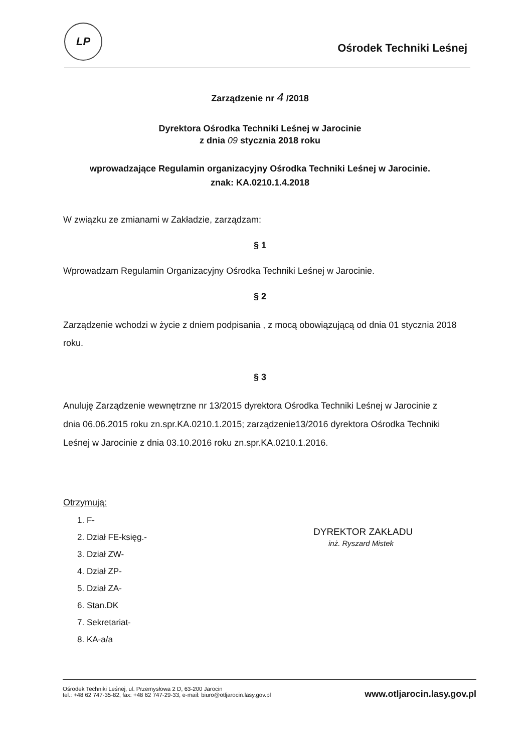LP
Ośrodek Techniki Leśnej
Zarządzenie nr 4 /2018
Dyrektora Ośrodka Techniki Leśnej w Jarocinie
z dnia 09 stycznia 2018 roku
wprowadzające Regulamin organizacyjny Ośrodka Techniki Leśnej w Jarocinie.
znak: KA.0210.1.4.2018
W związku ze zmianami w Zakładzie, zarządzam:
§ 1
Wprowadzam Regulamin Organizacyjny Ośrodka Techniki Leśnej w Jarocinie.
§ 2
Zarządzenie wchodzi w życie z dniem podpisania , z mocą obowiązującą od dnia 01 stycznia 2018 roku.
§ 3
Anuluję Zarządzenie wewnętrzne nr 13/2015 dyrektora Ośrodka Techniki Leśnej w Jarocinie z dnia 06.06.2015 roku zn.spr.KA.0210.1.2015; zarządzenie13/2016 dyrektora Ośrodka Techniki Leśnej w Jarocinie z dnia 03.10.2016 roku zn.spr.KA.0210.1.2016.
Otrzymują:
1. F-
2. Dział FE-księg.-
3. Dział ZW-
4. Dział ZP-
5. Dział ZA-
6. Stan.DK
7. Sekretariat-
8. KA-a/a
DYREKTOR ZAKŁADU
inż. Ryszard Mistek
Ośrodek Techniki Leśnej, ul. Przemysłowa 2 D, 63-200 Jarocin
tel.: +48 62 747-35-82, fax: +48 62 747-29-33, e-mail: biuro@otljarocin.lasy.gov.pl
www.otljarocin.lasy.gov.pl